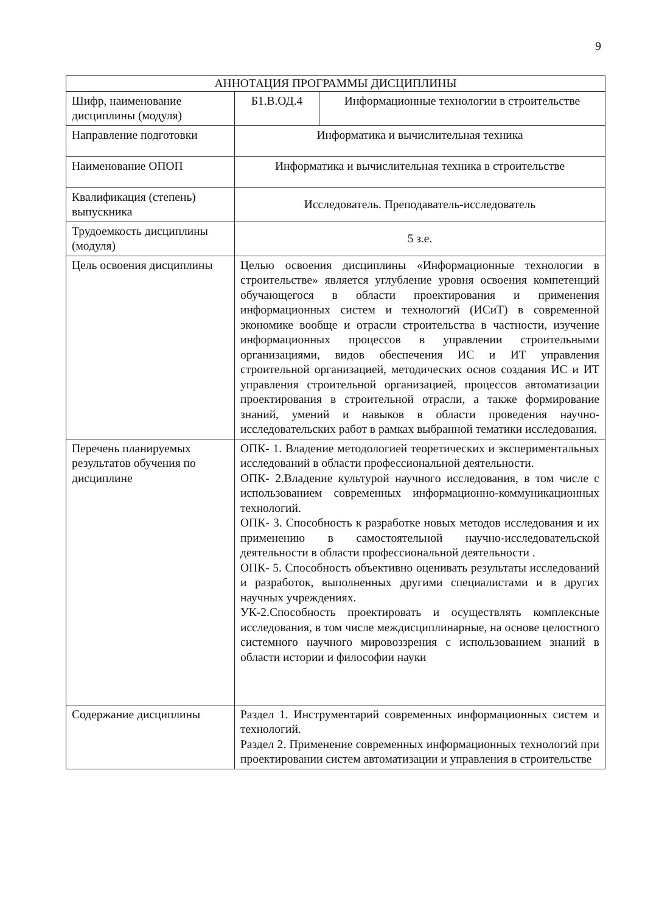9
| АННОТАЦИЯ ПРОГРАММЫ ДИСЦИПЛИНЫ | | |
| Шифр, наименование дисциплины (модуля) | Б1.В.ОД.4 | Информационные технологии в строительстве |
| Направление подготовки | Информатика и вычислительная техника | |
| Наименование ОПОП | Информатика и вычислительная техника в строительстве | |
| Квалификация (степень) выпускника | Исследователь. Преподаватель-исследователь | |
| Трудоемкость дисциплины (модуля) | 5 з.е. | |
| Цель освоения дисциплины | Целью освоения дисциплины «Информационные технологии в строительстве» является углубление уровня освоения компетенций обучающегося в области проектирования и применения информационных систем и технологий (ИСиТ) в современной экономике вообще и отрасли строительства в частности, изучение информационных процессов в управлении строительными организациями, видов обеспечения ИС и ИТ управления строительной организацией, методических основ создания ИС и ИТ управления строительной организацией, процессов автоматизации проектирования в строительной отрасли, а также формирование знаний, умений и навыков в области проведения научно-исследовательских работ в рамках выбранной тематики исследования. | |
| Перечень планируемых результатов обучения по дисциплине | ОПК- 1. Владение методологией теоретических и экспериментальных исследований в области профессиональной деятельности. ОПК- 2.Владение культурой научного исследования, в том числе с использованием современных информационно-коммуникационных технологий. ОПК- 3. Способность к разработке новых методов исследования и их применению в самостоятельной научно-исследовательской деятельности в области профессиональной деятельности . ОПК- 5. Способность объективно оценивать результаты исследований и разработок, выполненных другими специалистами и в других научных учреждениях. УК-2.Способность проектировать и осуществлять комплексные исследования, в том числе междисциплинарные, на основе целостного системного научного мировоззрения с использованием знаний в области истории и философии науки | |
| Содержание дисциплины | Раздел 1. Инструментарий современных информационных систем и технологий. Раздел 2. Применение современных информационных технологий при проектировании систем автоматизации и управления в строительстве | |